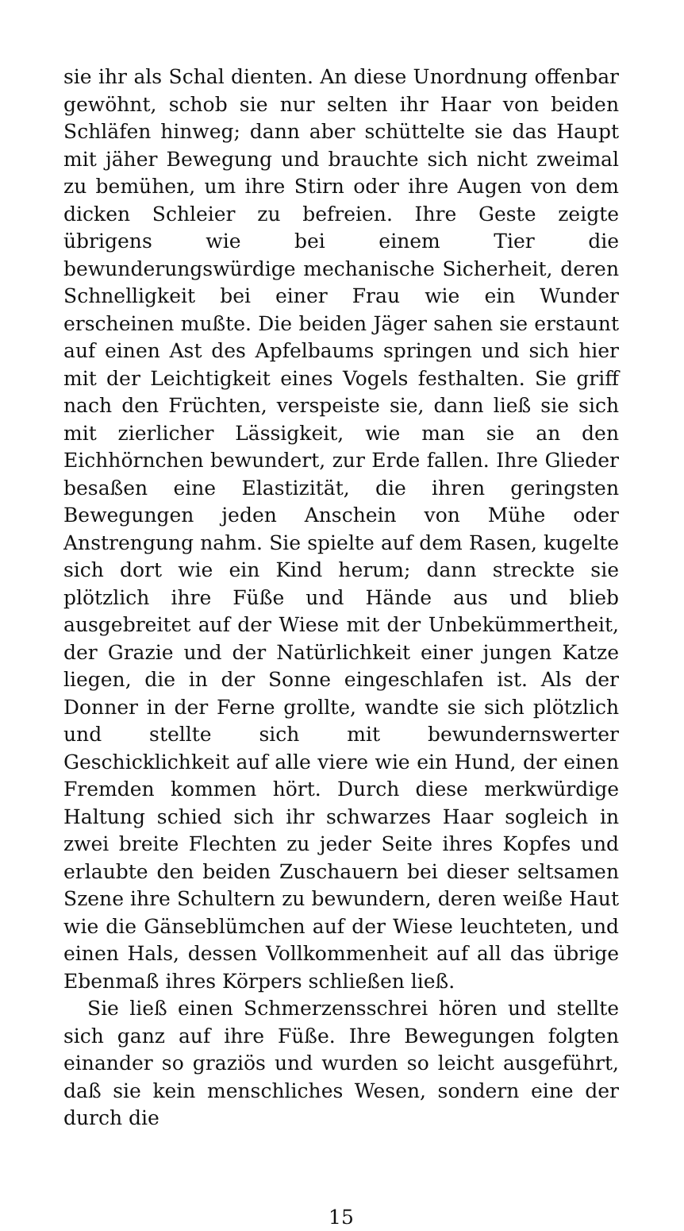sie ihr als Schal dienten. An diese Unordnung offenbar gewöhnt, schob sie nur selten ihr Haar von beiden Schläfen hinweg; dann aber schüttelte sie das Haupt mit jäher Bewegung und brauchte sich nicht zweimal zu bemühen, um ihre Stirn oder ihre Augen von dem dicken Schleier zu befreien. Ihre Geste zeigte übrigens wie bei einem Tier die bewunderungswürdige mechanische Sicherheit, deren Schnelligkeit bei einer Frau wie ein Wunder erscheinen mußte. Die beiden Jäger sahen sie erstaunt auf einen Ast des Apfelbaums springen und sich hier mit der Leichtigkeit eines Vogels festhalten. Sie griff nach den Früchten, verspeiste sie, dann ließ sie sich mit zierlicher Lässigkeit, wie man sie an den Eichhörnchen bewundert, zur Erde fallen. Ihre Glieder besaßen eine Elastizität, die ihren geringsten Bewegungen jeden Anschein von Mühe oder Anstrengung nahm. Sie spielte auf dem Rasen, kugelte sich dort wie ein Kind herum; dann streckte sie plötzlich ihre Füße und Hände aus und blieb ausgebreitet auf der Wiese mit der Unbekümmertheit, der Grazie und der Natürlichkeit einer jungen Katze liegen, die in der Sonne eingeschlafen ist. Als der Donner in der Ferne grollte, wandte sie sich plötzlich und stellte sich mit bewundernswerter Geschicklichkeit auf alle viere wie ein Hund, der einen Fremden kommen hört. Durch diese merkwürdige Haltung schied sich ihr schwarzes Haar sogleich in zwei breite Flechten zu jeder Seite ihres Kopfes und erlaubte den beiden Zuschauern bei dieser seltsamen Szene ihre Schultern zu bewundern, deren weiße Haut wie die Gänseblümchen auf der Wiese leuchteten, und einen Hals, dessen Vollkommenheit auf all das übrige Ebenmaß ihres Körpers schließen ließ.
Sie ließ einen Schmerzensschrei hören und stellte sich ganz auf ihre Füße. Ihre Bewegungen folgten einander so graziös und wurden so leicht ausgeführt, daß sie kein menschliches Wesen, sondern eine der durch die
15